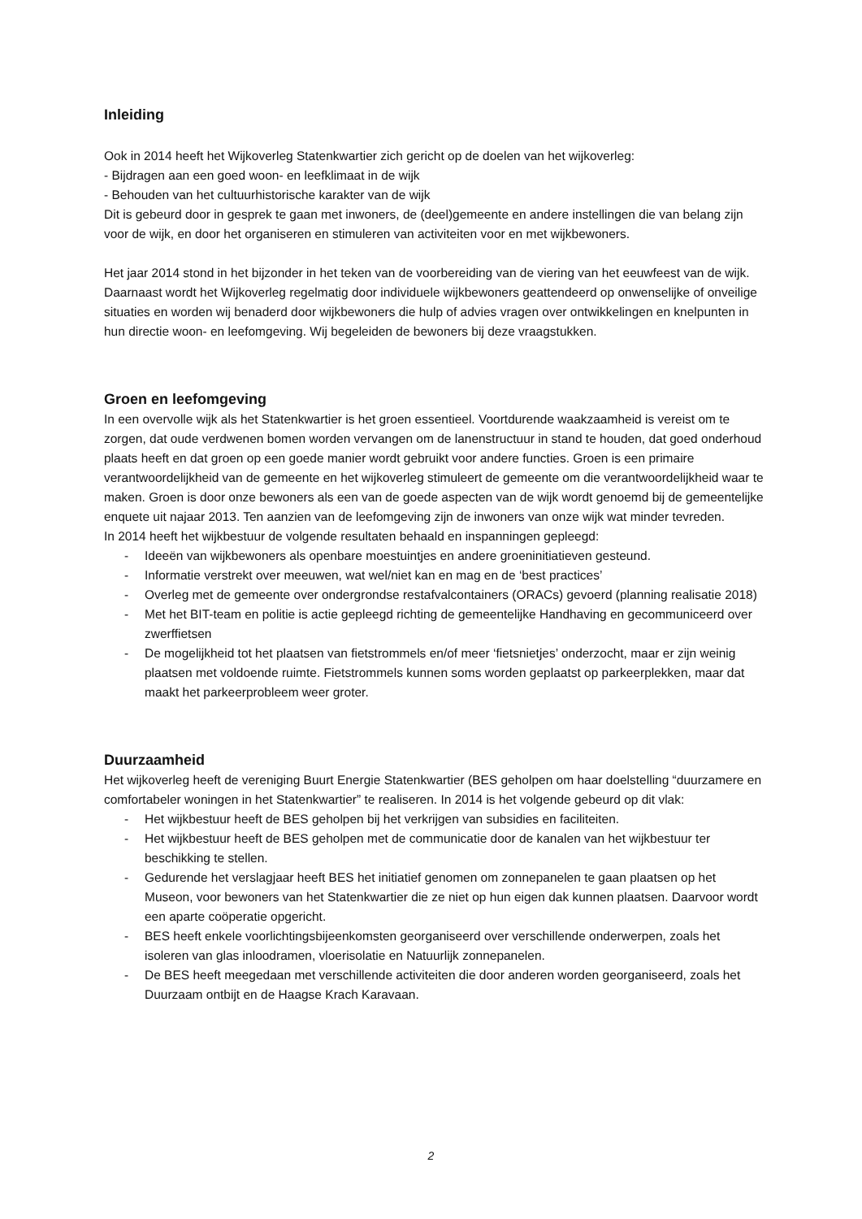Inleiding
Ook in 2014 heeft het Wijkoverleg Statenkwartier zich gericht op de doelen van het wijkoverleg:
- Bijdragen aan een goed woon- en leefklimaat in de wijk
- Behouden van het cultuurhistorische karakter van de wijk
Dit is gebeurd door in gesprek te gaan met inwoners, de (deel)gemeente en andere instellingen die van belang zijn voor de wijk, en door het organiseren en stimuleren van activiteiten voor en met wijkbewoners.
Het jaar 2014 stond in het bijzonder in het teken van de voorbereiding van de viering van het eeuwfeest van de wijk. Daarnaast wordt het Wijkoverleg regelmatig door individuele wijkbewoners geattendeerd op onwenselijke of onveilige situaties en worden wij benaderd door wijkbewoners die hulp of advies vragen over ontwikkelingen en knelpunten in hun directie woon- en leefomgeving. Wij begeleiden de bewoners bij deze vraagstukken.
Groen en leefomgeving
In een overvolle wijk als het Statenkwartier is het groen essentieel. Voortdurende waakzaamheid is vereist om te zorgen, dat oude verdwenen bomen worden vervangen om de lanenstructuur in stand te houden, dat goed onderhoud plaats heeft en dat groen op een goede manier wordt gebruikt voor andere functies. Groen is een primaire verantwoordelijkheid van de gemeente en het wijkoverleg stimuleert de gemeente om die verantwoordelijkheid waar te maken. Groen is door onze bewoners als een van de goede aspecten van de wijk wordt genoemd bij de gemeentelijke enquete uit najaar 2013. Ten aanzien van de leefomgeving zijn de inwoners van onze wijk wat minder tevreden.
In 2014 heeft het wijkbestuur de volgende resultaten behaald en inspanningen gepleegd:
- Ideeën van wijkbewoners als openbare moestuintjes en andere groeninitiatieven gesteund.
- Informatie verstrekt over meeuwen, wat wel/niet kan en mag en de ‘best practices’
- Overleg met de gemeente over ondergrondse restafvalcontainers (ORACs) gevoerd (planning realisatie 2018)
- Met het BIT-team en politie is actie gepleegd richting de gemeentelijke Handhaving en gecommuniceerd over zwerffietsen
- De mogelijkheid tot het plaatsen van fietstrommels en/of meer ‘fietsnietjes’ onderzocht, maar er zijn weinig plaatsen met voldoende ruimte. Fietstrommels kunnen soms worden geplaatst op parkeerplekken, maar dat maakt het parkeerprobleem weer groter.
Duurzaamheid
Het wijkoverleg heeft de vereniging Buurt Energie Statenkwartier (BES geholpen om haar doelstelling “duurzamere en comfortabeler woningen in het Statenkwartier” te realiseren. In 2014 is het volgende gebeurd op dit vlak:
- Het wijkbestuur heeft de BES geholpen bij het verkrijgen van subsidies en faciliteiten.
- Het wijkbestuur heeft de BES geholpen met de communicatie door de kanalen van het wijkbestuur ter beschikking te stellen.
- Gedurende het verslagjaar heeft BES het initiatief genomen om zonnepanelen te gaan plaatsen op het Museon, voor bewoners van het Statenkwartier die ze niet op hun eigen dak kunnen plaatsen. Daarvoor wordt een aparte coöperatie opgericht.
- BES heeft enkele voorlichtingsbijeenkomsten georganiseerd over verschillende onderwerpen, zoals het isoleren van glas inloodramen, vloerisolatie en Natuurlijk zonnepanelen.
- De BES heeft meegedaan met verschillende activiteiten die door anderen worden georganiseerd, zoals het Duurzaam ontbijt en de Haagse Krach Karavaan.
2